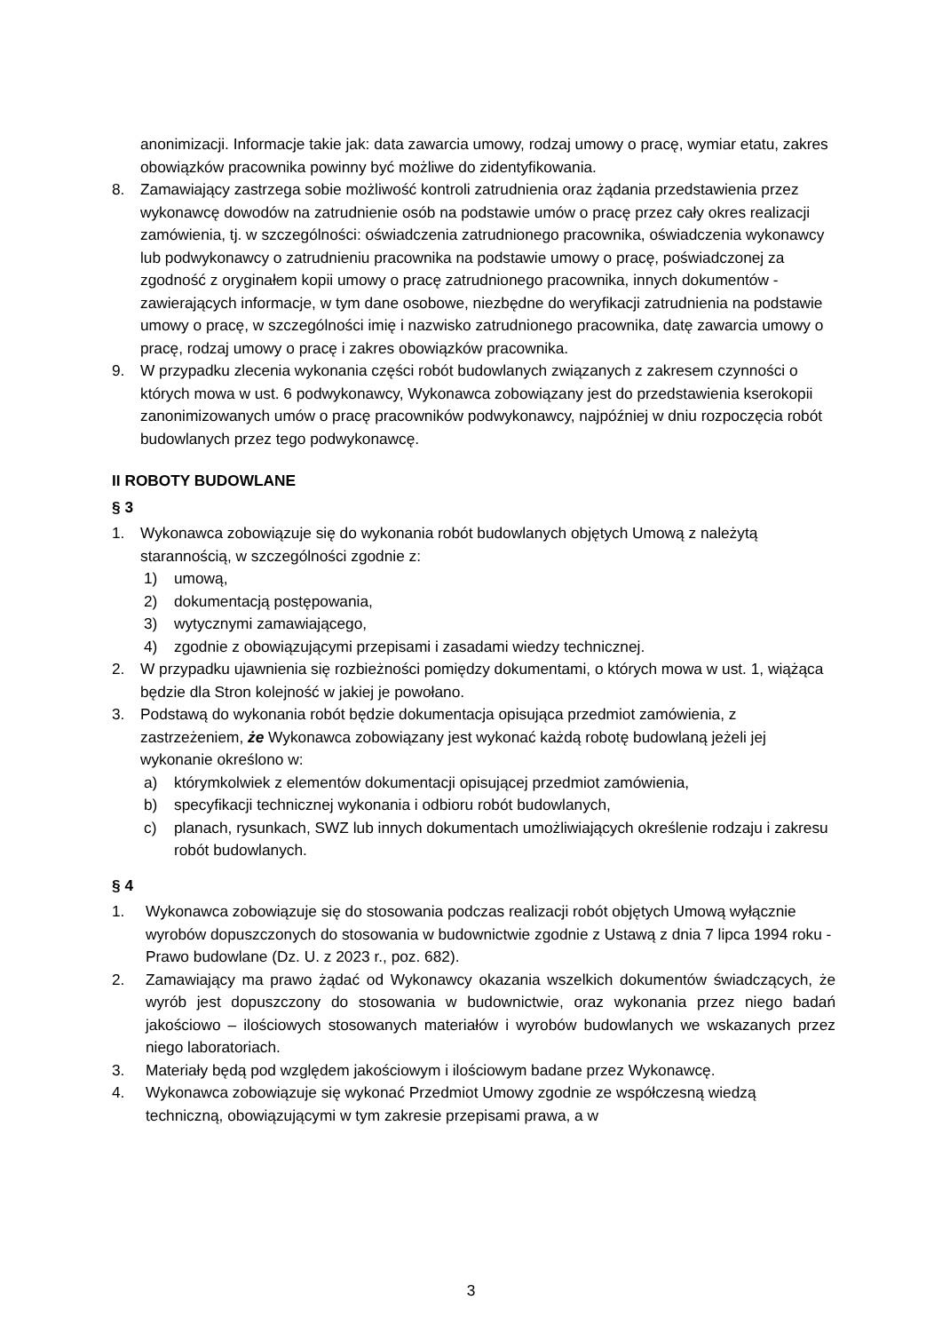anonimizacji. Informacje takie jak: data zawarcia umowy, rodzaj umowy o pracę, wymiar etatu, zakres obowiązków pracownika powinny być możliwe do zidentyfikowania.
8. Zamawiający zastrzega sobie możliwość kontroli zatrudnienia oraz żądania przedstawienia przez wykonawcę dowodów na zatrudnienie osób na podstawie umów o pracę przez cały okres realizacji zamówienia, tj. w szczególności: oświadczenia zatrudnionego pracownika, oświadczenia wykonawcy lub podwykonawcy o zatrudnieniu pracownika na podstawie umowy o pracę, poświadczonej za zgodność z oryginałem kopii umowy o pracę zatrudnionego pracownika, innych dokumentów - zawierających informacje, w tym dane osobowe, niezbędne do weryfikacji zatrudnienia na podstawie umowy o pracę, w szczególności imię i nazwisko zatrudnionego pracownika, datę zawarcia umowy o pracę, rodzaj umowy o pracę i zakres obowiązków pracownika.
9. W przypadku zlecenia wykonania części robót budowlanych związanych z zakresem czynności o których mowa w ust. 6 podwykonawcy, Wykonawca zobowiązany jest do przedstawienia kserokopii zanonimizowanych umów o pracę pracowników podwykonawcy, najpóźniej w dniu rozpoczęcia robót budowlanych przez tego podwykonawcę.
II ROBOTY BUDOWLANE
§ 3
1. Wykonawca zobowiązuje się do wykonania robót budowlanych objętych Umową z należytą starannością, w szczególności zgodnie z:
1) umową,
2) dokumentacją postępowania,
3) wytycznymi zamawiającego,
4) zgodnie z obowiązującymi przepisami i zasadami wiedzy technicznej.
2. W przypadku ujawnienia się rozbieżności pomiędzy dokumentami, o których mowa w ust. 1, wiążąca będzie dla Stron kolejność w jakiej je powołano.
3. Podstawą do wykonania robót będzie dokumentacja opisująca przedmiot zamówienia, z zastrzeżeniem, że Wykonawca zobowiązany jest wykonać każdą robotę budowlaną jeżeli jej wykonanie określono w:
a) którymkolwiek z elementów dokumentacji opisującej przedmiot zamówienia,
b) specyfikacji technicznej wykonania i odbioru robót budowlanych,
c) planach, rysunkach, SWZ lub innych dokumentach umożliwiających określenie rodzaju i zakresu robót budowlanych.
§ 4
1. Wykonawca zobowiązuje się do stosowania podczas realizacji robót objętych Umową wyłącznie wyrobów dopuszczonych do stosowania w budownictwie zgodnie z Ustawą z dnia 7 lipca 1994 roku - Prawo budowlane (Dz. U. z 2023 r., poz. 682).
2. Zamawiający ma prawo żądać od Wykonawcy okazania wszelkich dokumentów świadczących, że wyrób jest dopuszczony do stosowania w budownictwie, oraz wykonania przez niego badań jakościowo – ilościowych stosowanych materiałów i wyrobów budowlanych we wskazanych przez niego laboratoriach.
3. Materiały będą pod względem jakościowym i ilościowym badane przez Wykonawcę.
4. Wykonawca zobowiązuje się wykonać Przedmiot Umowy zgodnie ze współczesną wiedzą techniczną, obowiązującymi w tym zakresie przepisami prawa, a w
3